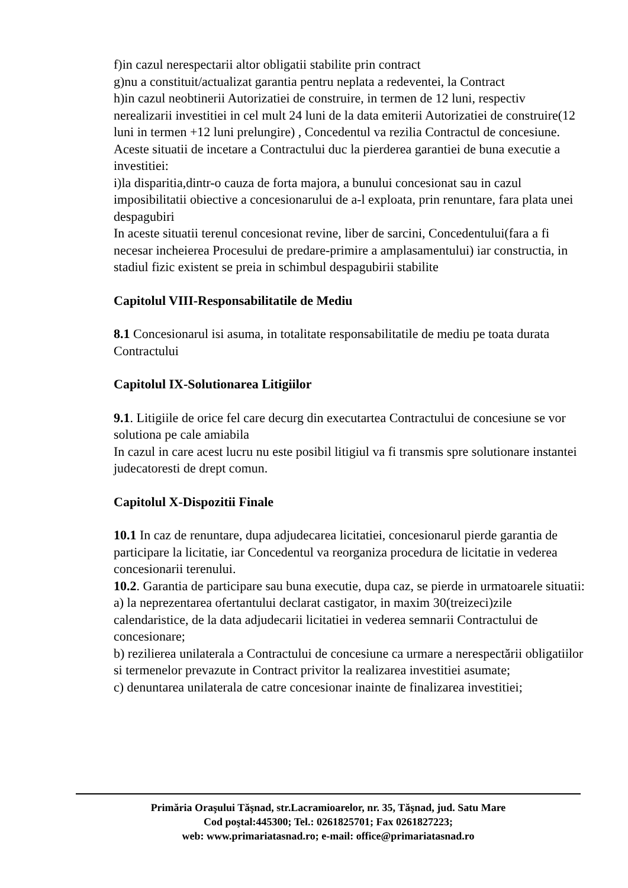f)in cazul nerespectarii altor obligatii stabilite prin contract
g)nu a constituit/actualizat garantia pentru neplata a redeventei, la Contract
h)in cazul neobtinerii Autorizatiei de construire, in termen de 12 luni, respectiv nerealizarii investitiei in cel mult 24 luni de la data emiterii Autorizatiei de construire(12 luni in termen +12 luni prelungire) , Concedentul va rezilia Contractul de concesiune.
Aceste situatii de incetare a Contractului duc la pierderea garantiei de buna executie a investitiei:
i)la disparitia,dintr-o cauza de forta majora, a bunului concesionat sau in cazul imposibilitatii obiective a concesionarului de a-l exploata, prin renuntare, fara plata unei despagubiri
In aceste situatii terenul concesionat revine, liber de sarcini, Concedentului(fara a fi necesar incheierea Procesului de predare-primire a amplasamentului) iar constructia, in stadiul fizic existent se preia in schimbul despagubirii stabilite
Capitolul VIII-Responsabilitatile de Mediu
8.1 Concesionarul isi asuma, in totalitate responsabilitatile de mediu pe toata durata Contractului
Capitolul IX-Solutionarea Litigiilor
9.1. Litigiile de orice fel care decurg din executartea Contractului de concesiune se vor solutiona pe cale amiabila
In cazul in care acest lucru nu este posibil litigiul va fi transmis spre solutionare instantei judecatoresti de drept comun.
Capitolul X-Dispozitii Finale
10.1 In caz de renuntare, dupa adjudecarea licitatiei, concesionarul pierde garantia de participare la licitatie, iar Concedentul va reorganiza procedura de licitatie in vederea concesionarii terenului.
10.2. Garantia de participare sau buna executie, dupa caz, se pierde in urmatoarele situatii:
a) la neprezentarea ofertantului declarat castigator, in maxim 30(treizeci)zile calendaristice, de la data adjudecarii licitatiei in vederea semnarii Contractului de concesionare;
b) rezilierea unilaterala a Contractului de concesiune ca urmare a nerespectării obligatiilor si termenelor prevazute in Contract privitor la realizarea investitiei asumate;
c) denuntarea unilaterala de catre concesionar inainte de finalizarea investitiei;
Primăria Oraşului Tăşnad, str.Lacramioarelor, nr. 35, Tăşnad, jud. Satu Mare
Cod poştal:445300; Tel.: 0261825701; Fax 0261827223;
web: www.primariatasnad.ro; e-mail: office@primariatasnad.ro